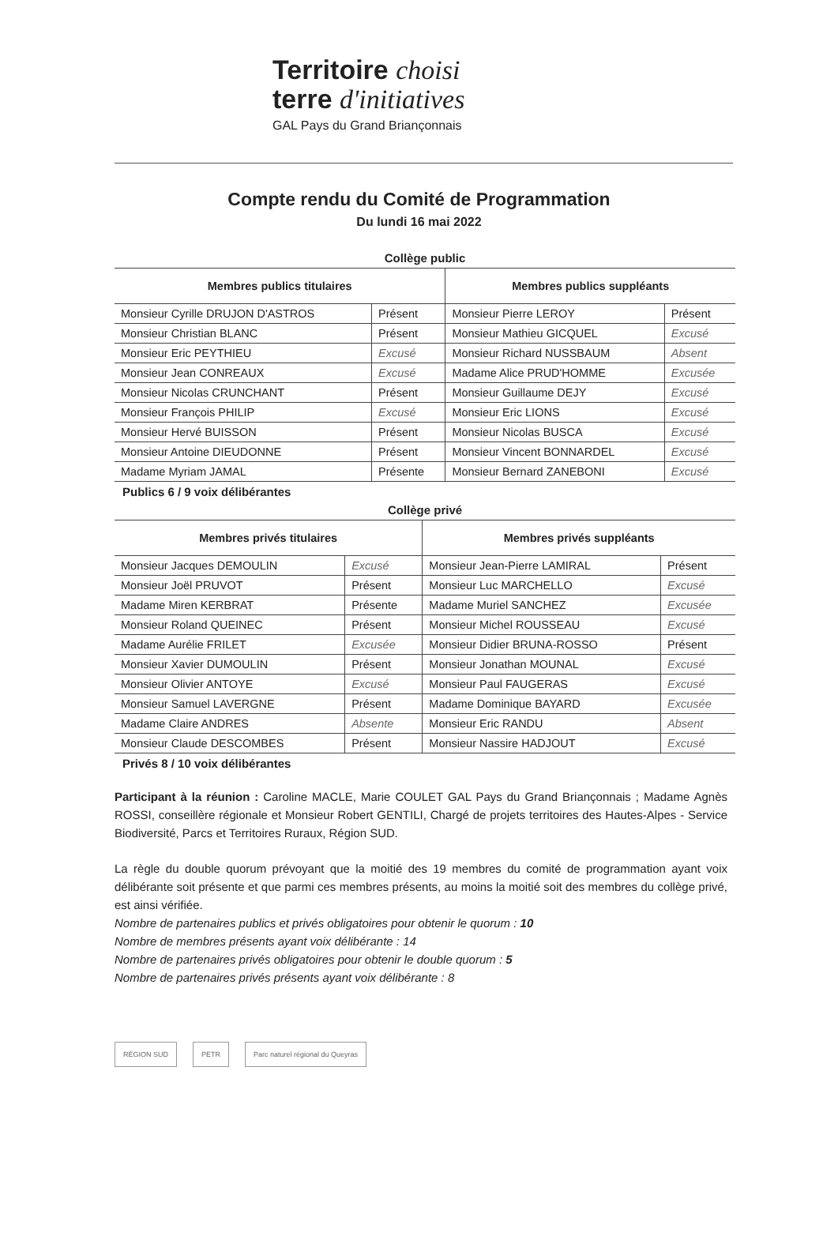Territoire choisi
terre d'initiatives
GAL Pays du Grand Briançonnais
Compte rendu du Comité de Programmation
Du lundi 16 mai 2022
Collège public
| Membres publics titulaires | | Membres publics suppléants | |
| --- | --- | --- | --- |
| Monsieur Cyrille DRUJON D'ASTROS | Présent | Monsieur Pierre LEROY | Présent |
| Monsieur Christian BLANC | Présent | Monsieur Mathieu GICQUEL | Excusé |
| Monsieur Eric PEYTHIEU | Excusé | Monsieur Richard NUSSBAUM | Absent |
| Monsieur Jean CONREAUX | Excusé | Madame Alice PRUD'HOMME | Excusée |
| Monsieur Nicolas CRUNCHANT | Présent | Monsieur Guillaume DEJY | Excusé |
| Monsieur François PHILIP | Excusé | Monsieur Eric LIONS | Excusé |
| Monsieur Hervé BUISSON | Présent | Monsieur Nicolas BUSCA | Excusé |
| Monsieur Antoine DIEUDONNE | Présent | Monsieur Vincent BONNARDEL | Excusé |
| Madame Myriam JAMAL | Présente | Monsieur Bernard ZANEBONI | Excusé |
Publics 6 / 9 voix délibérantes
Collège privé
| Membres privés titulaires | | Membres privés suppléants | |
| --- | --- | --- | --- |
| Monsieur Jacques DEMOULIN | Excusé | Monsieur Jean-Pierre LAMIRAL | Présent |
| Monsieur Joël PRUVOT | Présent | Monsieur Luc MARCHELLO | Excusé |
| Madame Miren KERBRAT | Présente | Madame Muriel SANCHEZ | Excusée |
| Monsieur Roland QUEINEC | Présent | Monsieur Michel ROUSSEAU | Excusé |
| Madame Aurélie FRILET | Excusée | Monsieur Didier BRUNA-ROSSO | Présent |
| Monsieur Xavier DUMOULIN | Présent | Monsieur Jonathan MOUNAL | Excusé |
| Monsieur Olivier ANTOYE | Excusé | Monsieur Paul FAUGERAS | Excusé |
| Monsieur Samuel LAVERGNE | Présent | Madame Dominique BAYARD | Excusée |
| Madame Claire ANDRES | Absente | Monsieur Eric RANDU | Absent |
| Monsieur Claude DESCOMBES | Présent | Monsieur Nassire HADJOUT | Excusé |
Privés 8 / 10 voix délibérantes
Participant à la réunion : Caroline MACLE, Marie COULET GAL Pays du Grand Briançonnais ; Madame Agnès ROSSI, conseillère régionale et Monsieur Robert GENTILI, Chargé de projets territoires des Hautes-Alpes - Service Biodiversité, Parcs et Territoires Ruraux, Région SUD.
La règle du double quorum prévoyant que la moitié des 19 membres du comité de programmation ayant voix délibérante soit présente et que parmi ces membres présents, au moins la moitié soit des membres du collège privé, est ainsi vérifiée.
Nombre de partenaires publics et privés obligatoires pour obtenir le quorum : 10
Nombre de membres présents ayant voix délibérante : 14
Nombre de partenaires privés obligatoires pour obtenir le double quorum : 5
Nombre de partenaires privés présents ayant voix délibérante : 8
RÉGION SUD PETR Parc naturel régional du Queyras